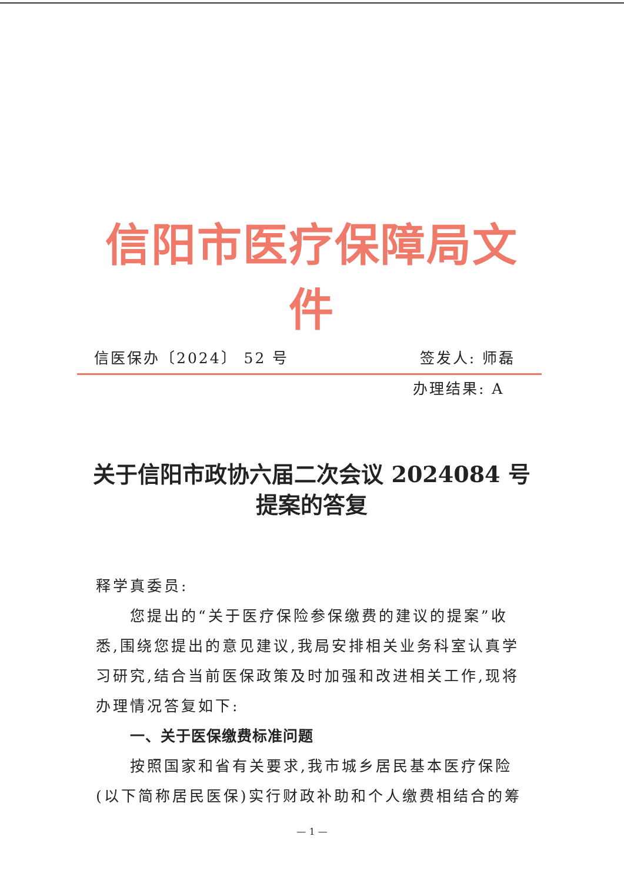信阳市医疗保障局文件
信医保办〔2024〕 52 号 签发人: 师磊
办理结果: A
关于信阳市政协六届二次会议 2024084 号
提案的答复
释学真委员:
您提出的“关于医疗保险参保缴费的建议的提案”收悉,围绕您提出的意见建议,我局安排相关业务科室认真学习研究,结合当前医保政策及时加强和改进相关工作,现将办理情况答复如下:
一、关于医保缴费标准问题
按照国家和省有关要求,我市城乡居民基本医疗保险(以下简称居民医保)实行财政补助和个人缴费相结合的筹
— 1 —